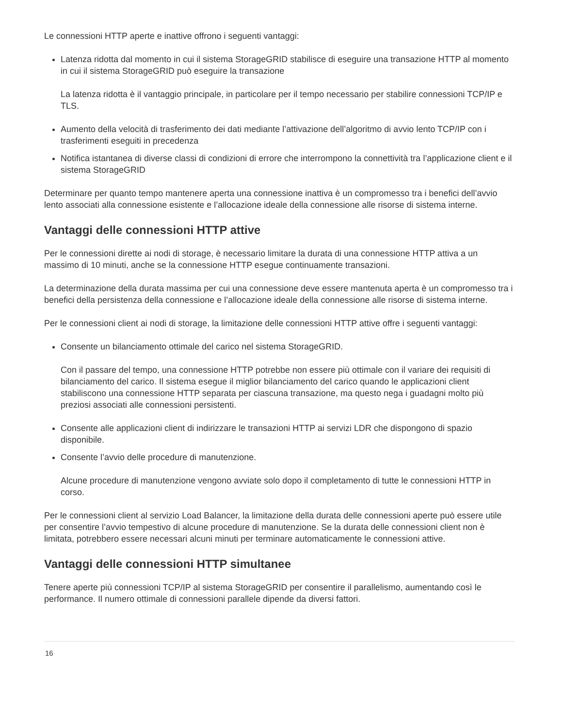Le connessioni HTTP aperte e inattive offrono i seguenti vantaggi:
Latenza ridotta dal momento in cui il sistema StorageGRID stabilisce di eseguire una transazione HTTP al momento in cui il sistema StorageGRID può eseguire la transazione
La latenza ridotta è il vantaggio principale, in particolare per il tempo necessario per stabilire connessioni TCP/IP e TLS.
Aumento della velocità di trasferimento dei dati mediante l’attivazione dell’algoritmo di avvio lento TCP/IP con i trasferimenti eseguiti in precedenza
Notifica istantanea di diverse classi di condizioni di errore che interrompono la connettività tra l’applicazione client e il sistema StorageGRID
Determinare per quanto tempo mantenere aperta una connessione inattiva è un compromesso tra i benefici dell’avvio lento associati alla connessione esistente e l’allocazione ideale della connessione alle risorse di sistema interne.
Vantaggi delle connessioni HTTP attive
Per le connessioni dirette ai nodi di storage, è necessario limitare la durata di una connessione HTTP attiva a un massimo di 10 minuti, anche se la connessione HTTP esegue continuamente transazioni.
La determinazione della durata massima per cui una connessione deve essere mantenuta aperta è un compromesso tra i benefici della persistenza della connessione e l’allocazione ideale della connessione alle risorse di sistema interne.
Per le connessioni client ai nodi di storage, la limitazione delle connessioni HTTP attive offre i seguenti vantaggi:
Consente un bilanciamento ottimale del carico nel sistema StorageGRID.
Con il passare del tempo, una connessione HTTP potrebbe non essere più ottimale con il variare dei requisiti di bilanciamento del carico. Il sistema esegue il miglior bilanciamento del carico quando le applicazioni client stabiliscono una connessione HTTP separata per ciascuna transazione, ma questo nega i guadagni molto più preziosi associati alle connessioni persistenti.
Consente alle applicazioni client di indirizzare le transazioni HTTP ai servizi LDR che dispongono di spazio disponibile.
Consente l’avvio delle procedure di manutenzione.
Alcune procedure di manutenzione vengono avviate solo dopo il completamento di tutte le connessioni HTTP in corso.
Per le connessioni client al servizio Load Balancer, la limitazione della durata delle connessioni aperte può essere utile per consentire l’avvio tempestivo di alcune procedure di manutenzione. Se la durata delle connessioni client non è limitata, potrebbero essere necessari alcuni minuti per terminare automaticamente le connessioni attive.
Vantaggi delle connessioni HTTP simultanee
Tenere aperte più connessioni TCP/IP al sistema StorageGRID per consentire il parallelismo, aumentando così le performance. Il numero ottimale di connessioni parallele dipende da diversi fattori.
16